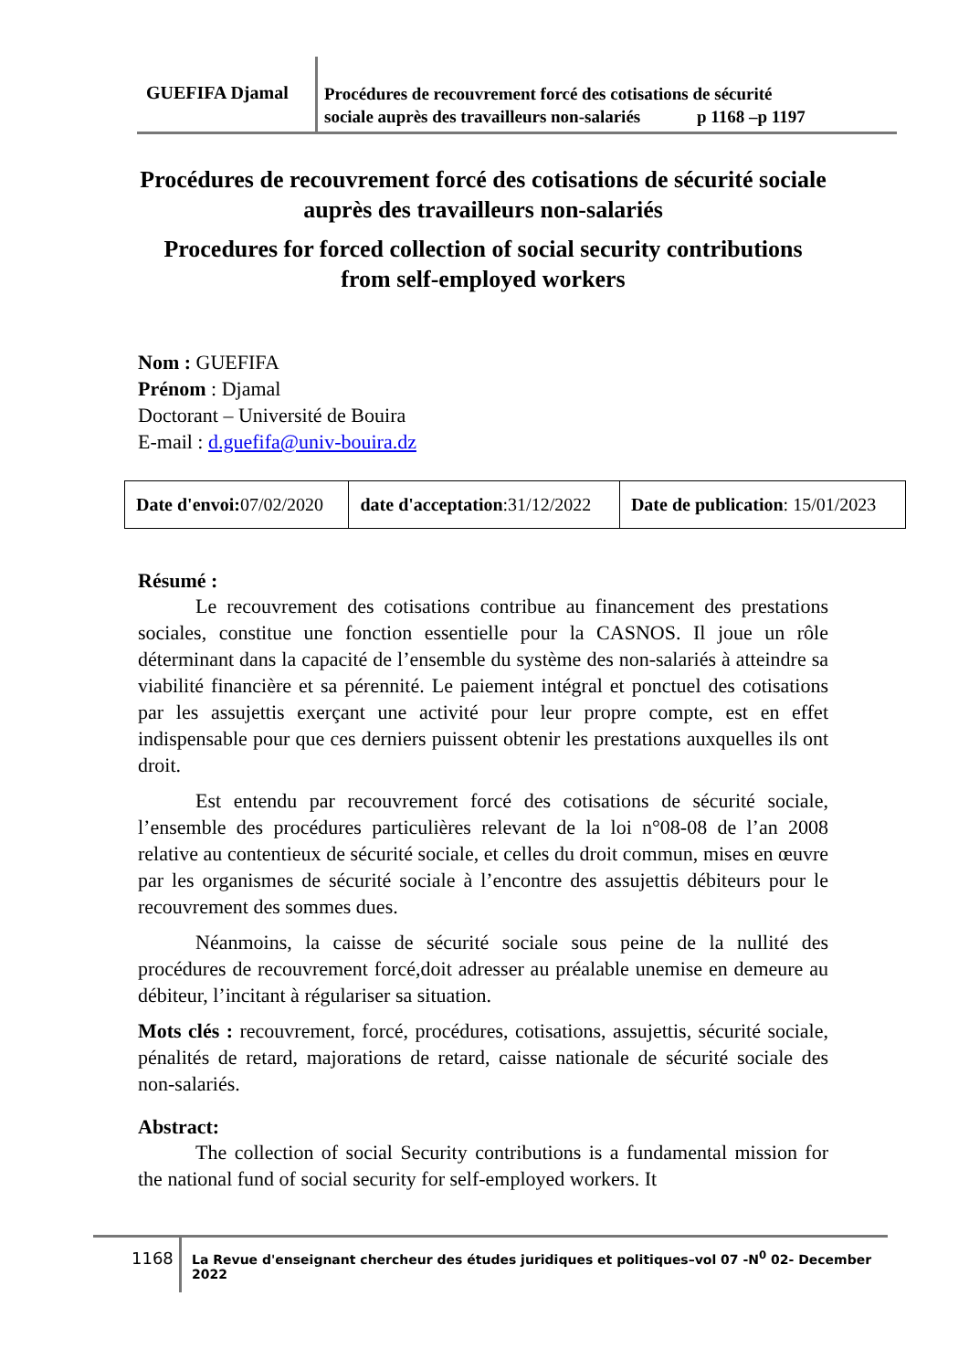GUEFIFA Djamal
Procédures de recouvrement forcé des cotisations de sécurité
sociale auprès des travailleurs non-salariés p 1168 –p 1197
Procédures de recouvrement forcé des cotisations de sécurité sociale auprès des travailleurs non-salariés
Procedures for forced collection of social security contributions from self-employed workers
Nom : GUEFIFA
Prénom : Djamal
Doctorant – Université de Bouira
E-mail : d.guefifa@univ-bouira.dz
| Date d'envoi: 07/02/2020 | date d'acceptation :31/12/2022 | Date de publication : 15/01/2023 |
Résumé :
Le recouvrement des cotisations contribue au financement des prestations sociales, constitue une fonction essentielle pour la CASNOS. Il joue un rôle déterminant dans la capacité de l’ensemble du système des non-salariés à atteindre sa viabilité financière et sa pérennité. Le paiement intégral et ponctuel des cotisations par les assujettis exerçant une activité pour leur propre compte, est en effet indispensable pour que ces derniers puissent obtenir les prestations auxquelles ils ont droit.
Est entendu par recouvrement forcé des cotisations de sécurité sociale, l’ensemble des procédures particulières relevant de la loi n°08-08 de l’an 2008 relative au contentieux de sécurité sociale, et celles du droit commun, mises en œuvre par les organismes de sécurité sociale à l’encontre des assujettis débiteurs pour le recouvrement des sommes dues.
Néanmoins, la caisse de sécurité sociale sous peine de la nullité des procédures de recouvrement forcé,doit adresser au préalable unemise en demeure au débiteur, l’incitant à régulariser sa situation.
Mots clés : recouvrement, forcé, procédures, cotisations, assujettis, sécurité sociale, pénalités de retard, majorations de retard, caisse nationale de sécurité sociale des non-salariés.
Abstract:
The collection of social Security contributions is a fundamental mission for the national fund of social security for self-employed workers. It
1168
La Revue d'enseignant chercheur des études juridiques et politiques–vol 07 -N<sup>0</sup> 02- December 2022